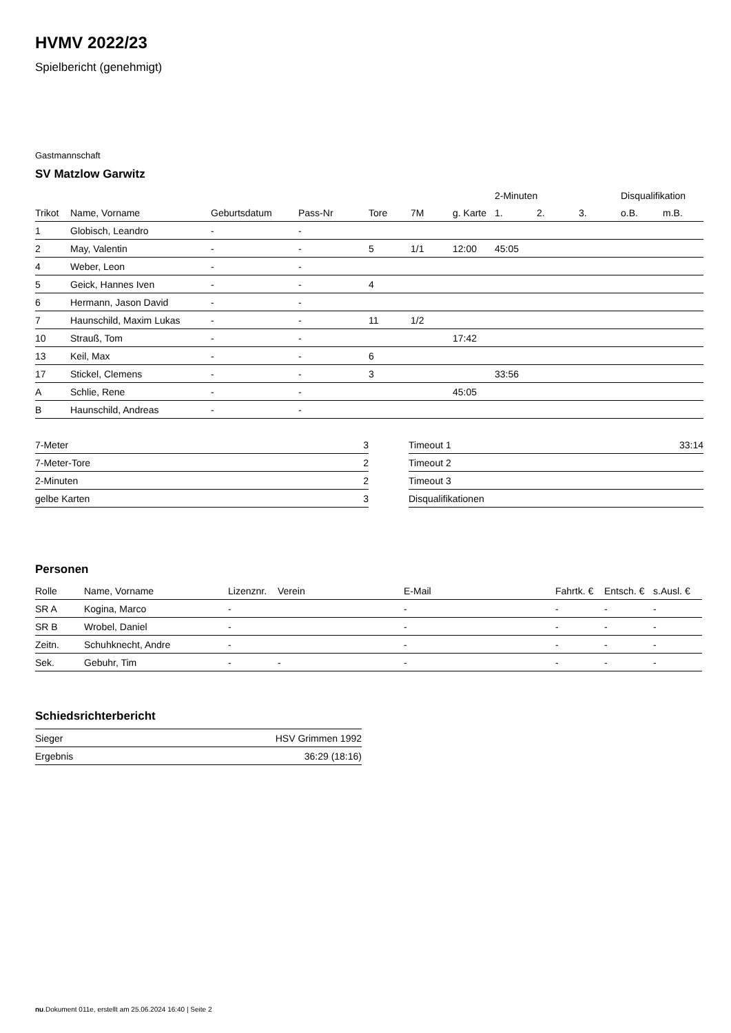HVMV 2022/23
Spielbericht (genehmigt)
Gastmannschaft
SV Matzlow Garwitz
| | | | | | | | 2-Minuten | | | Disqualifikation | |
| --- | --- | --- | --- | --- | --- | --- | --- | --- | --- | --- | --- |
| Trikot | Name, Vorname | Geburtsdatum | Pass-Nr | Tore | 7M | g. Karte | 1. | 2. | 3. | o.B. | m.B. |
| 1 | Globisch, Leandro | - | - | | | | | | | | |
| 2 | May, Valentin | - | - | 5 | 1/1 | 12:00 | 45:05 | | | | |
| 4 | Weber, Leon | - | - | | | | | | | | |
| 5 | Geick, Hannes Iven | - | - | 4 | | | | | | | |
| 6 | Hermann, Jason David | - | - | | | | | | | | |
| 7 | Haunschild, Maxim Lukas | - | - | 11 | 1/2 | | | | | | |
| 10 | Strauß, Tom | - | - | | | 17:42 | | | | | |
| 13 | Keil, Max | - | - | 6 | | | | | | | |
| 17 | Stickel, Clemens | - | - | 3 | | | 33:56 | | | | |
| A | Schlie, Rene | - | - | | | 45:05 | | | | | |
| B | Haunschild, Andreas | - | - | | | | | | | | |
| 7-Meter | 3 |
| 7-Meter-Tore | 2 |
| 2-Minuten | 2 |
| gelbe Karten | 3 |
| Timeout 1 | 33:14 |
| Timeout 2 | |
| Timeout 3 | |
| Disqualifikationen | |
Personen
| Rolle | Name, Vorname | Lizenznr. | Verein | E-Mail | Fahrtk. € | Entsch. € | s.Ausl. € |
| --- | --- | --- | --- | --- | --- | --- | --- |
| SR A | Kogina, Marco | - | | - | - | - | - |
| SR B | Wrobel, Daniel | - | | - | - | - | - |
| Zeitn. | Schuhknecht, Andre | - | | - | - | - | - |
| Sek. | Gebuhr, Tim | - | - | - | - | - | - |
Schiedsrichterbericht
| Sieger | HSV Grimmen 1992 |
| Ergebnis | 36:29 (18:16) |
nu.Dokument 011e, erstellt am 25.06.2024 16:40 | Seite 2